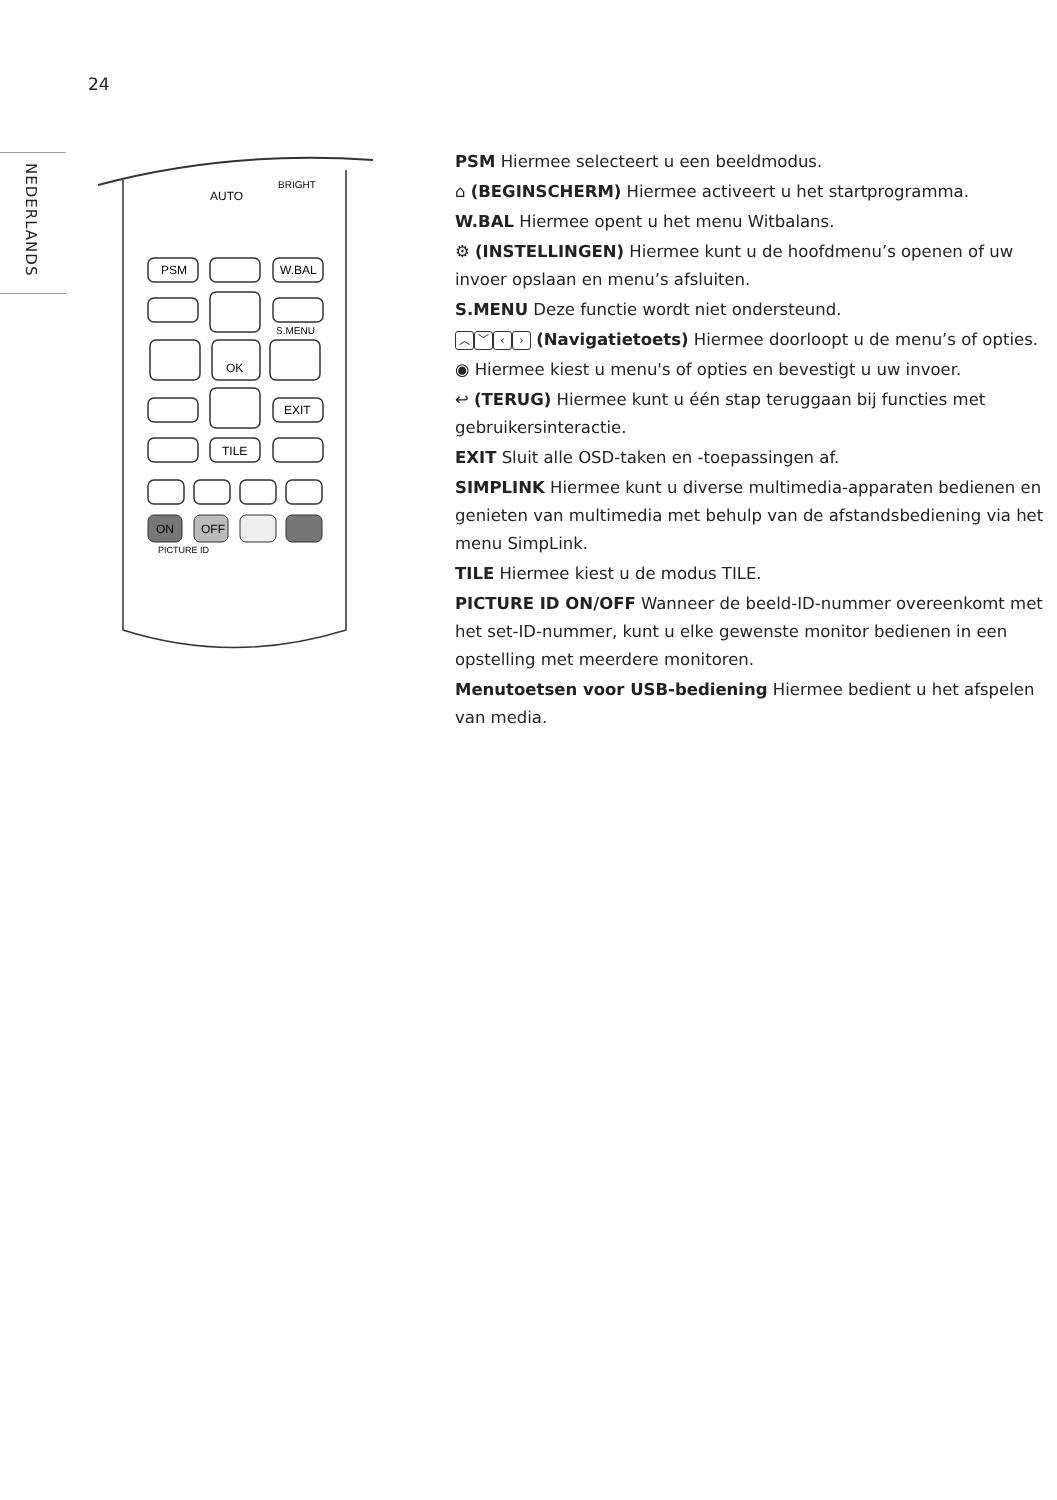24
NEDERLANDS
AUTO
BRIGHT
PSM
W.BAL
S.MENU
OK
EXIT
TILE
ON
OFF
PICTURE ID
PSM Hiermee selecteert u een beeldmodus.
⌂ (BEGINSCHERM) Hiermee activeert u het startprogramma.
W.BAL Hiermee opent u het menu Witbalans.
⚙ (INSTELLINGEN) Hiermee kunt u de hoofdmenu’s openen of uw invoer opslaan en menu’s afsluiten.
S.MENU Deze functie wordt niet ondersteund.
︿ ﹀ ‹ › (Navigatietoets) Hiermee doorloopt u de menu’s of opties.
◉ Hiermee kiest u menu's of opties en bevestigt u uw invoer.
↩ (TERUG) Hiermee kunt u één stap teruggaan bij functies met gebruikersinteractie.
EXIT Sluit alle OSD-taken en -toepassingen af.
SIMPLINK Hiermee kunt u diverse multimedia-apparaten bedienen en genieten van multimedia met behulp van de afstandsbediening via het menu SimpLink.
TILE Hiermee kiest u de modus TILE.
PICTURE ID ON/OFF Wanneer de beeld-ID-nummer overeenkomt met het set-ID-nummer, kunt u elke gewenste monitor bedienen in een opstelling met meerdere monitoren.
Menutoetsen voor USB-bediening Hiermee bedient u het afspelen van media.